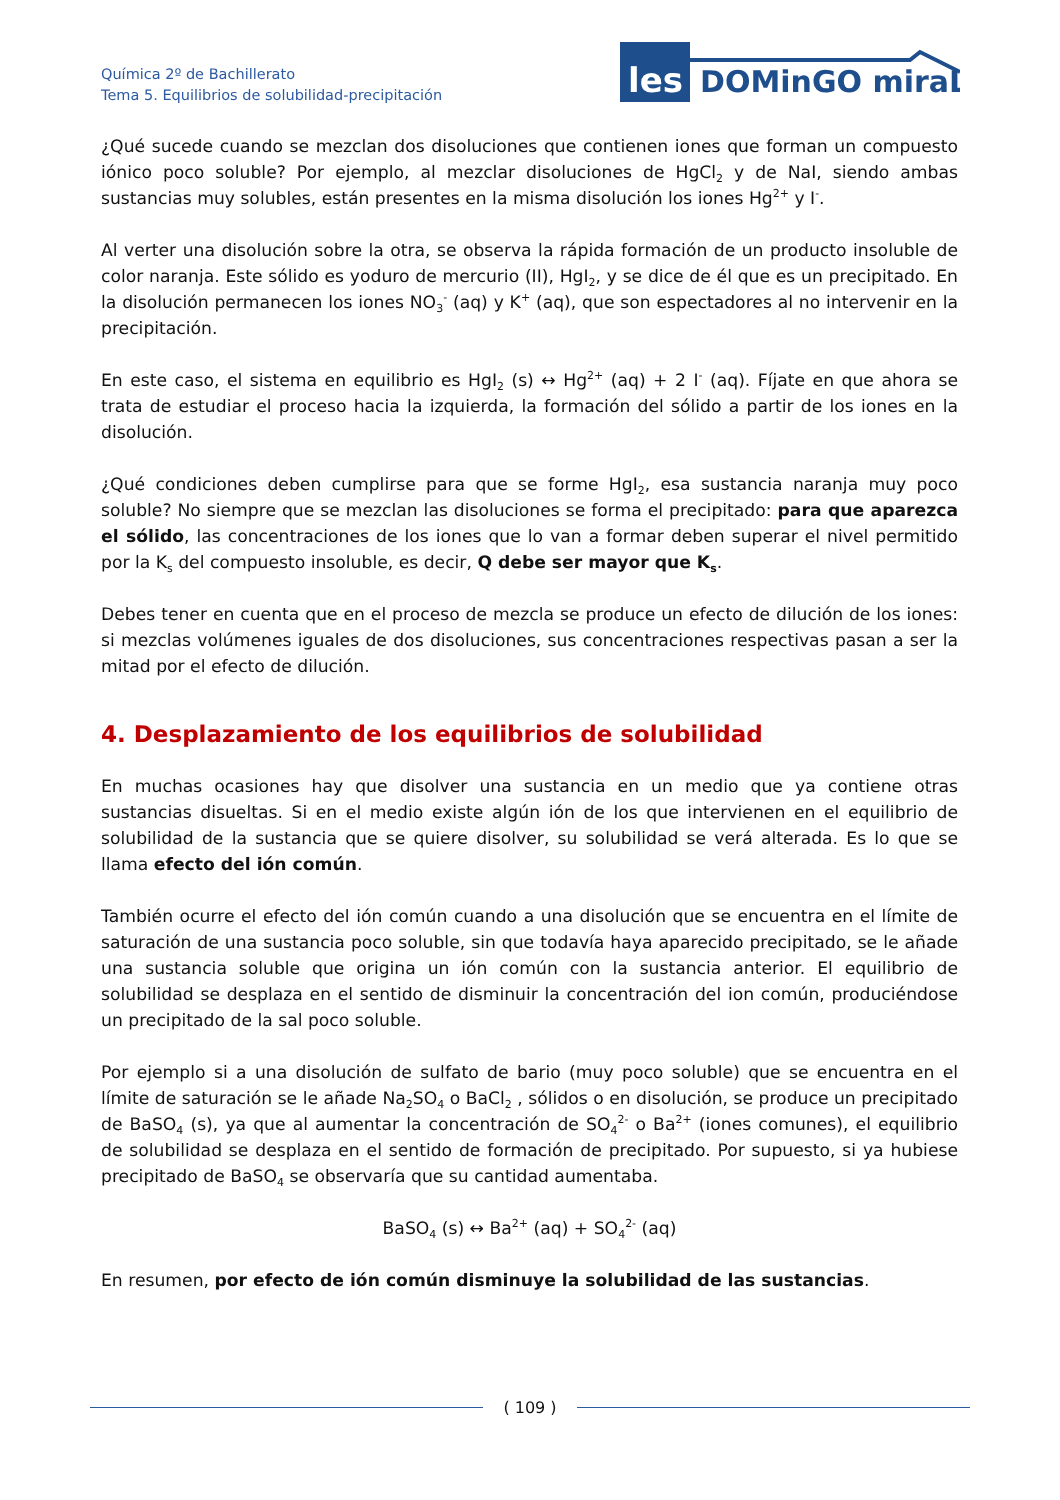Química 2º de Bachillerato
Tema 5. Equilibrios de solubilidad-precipitación
les
DOMinGO miraL
¿Qué sucede cuando se mezclan dos disoluciones que contienen iones que forman un compuesto iónico poco soluble? Por ejemplo, al mezclar disoluciones de HgCl<sub>2</sub> y de NaI, siendo ambas sustancias muy solubles, están presentes en la misma disolución los iones Hg<sup>2+</sup> y I<sup>-</sup>.
Al verter una disolución sobre la otra, se observa la rápida formación de un producto insoluble de color naranja. Este sólido es yoduro de mercurio (II), HgI<sub>2</sub>, y se dice de él que es un precipitado. En la disolución permanecen los iones NO<sub>3</sub><sup>-</sup> (aq) y K<sup>+</sup> (aq), que son espectadores al no intervenir en la precipitación.
En este caso, el sistema en equilibrio es HgI<sub>2</sub> (s) ↔ Hg<sup>2+</sup> (aq) + 2 I<sup>-</sup> (aq). Fíjate en que ahora se trata de estudiar el proceso hacia la izquierda, la formación del sólido a partir de los iones en la disolución.
¿Qué condiciones deben cumplirse para que se forme HgI<sub>2</sub>, esa sustancia naranja muy poco soluble? No siempre que se mezclan las disoluciones se forma el precipitado: para que aparezca el sólido, las concentraciones de los iones que lo van a formar deben superar el nivel permitido por la K<sub>s</sub> del compuesto insoluble, es decir, Q debe ser mayor que K<sub>s</sub>.
Debes tener en cuenta que en el proceso de mezcla se produce un efecto de dilución de los iones: si mezclas volúmenes iguales de dos disoluciones, sus concentraciones respectivas pasan a ser la mitad por el efecto de dilución.
4. Desplazamiento de los equilibrios de solubilidad
En muchas ocasiones hay que disolver una sustancia en un medio que ya contiene otras sustancias disueltas. Si en el medio existe algún ión de los que intervienen en el equilibrio de solubilidad de la sustancia que se quiere disolver, su solubilidad se verá alterada. Es lo que se llama efecto del ión común.
También ocurre el efecto del ión común cuando a una disolución que se encuentra en el límite de saturación de una sustancia poco soluble, sin que todavía haya aparecido precipitado, se le añade una sustancia soluble que origina un ión común con la sustancia anterior. El equilibrio de solubilidad se desplaza en el sentido de disminuir la concentración del ion común, produciéndose un precipitado de la sal poco soluble.
Por ejemplo si a una disolución de sulfato de bario (muy poco soluble) que se encuentra en el límite de saturación se le añade Na<sub>2</sub>SO<sub>4</sub> o BaCl<sub>2</sub> , sólidos o en disolución, se produce un precipitado de BaSO<sub>4</sub> (s), ya que al aumentar la concentración de SO<sub>4</sub><sup>2-</sup> o Ba<sup>2+</sup> (iones comunes), el equilibrio de solubilidad se desplaza en el sentido de formación de precipitado. Por supuesto, si ya hubiese precipitado de BaSO<sub>4</sub> se observaría que su cantidad aumentaba.
BaSO<sub>4</sub> (s) ↔ Ba<sup>2+</sup> (aq) + SO<sub>4</sub><sup>2-</sup> (aq)
En resumen, por efecto de ión común disminuye la solubilidad de las sustancias.
( 109 )